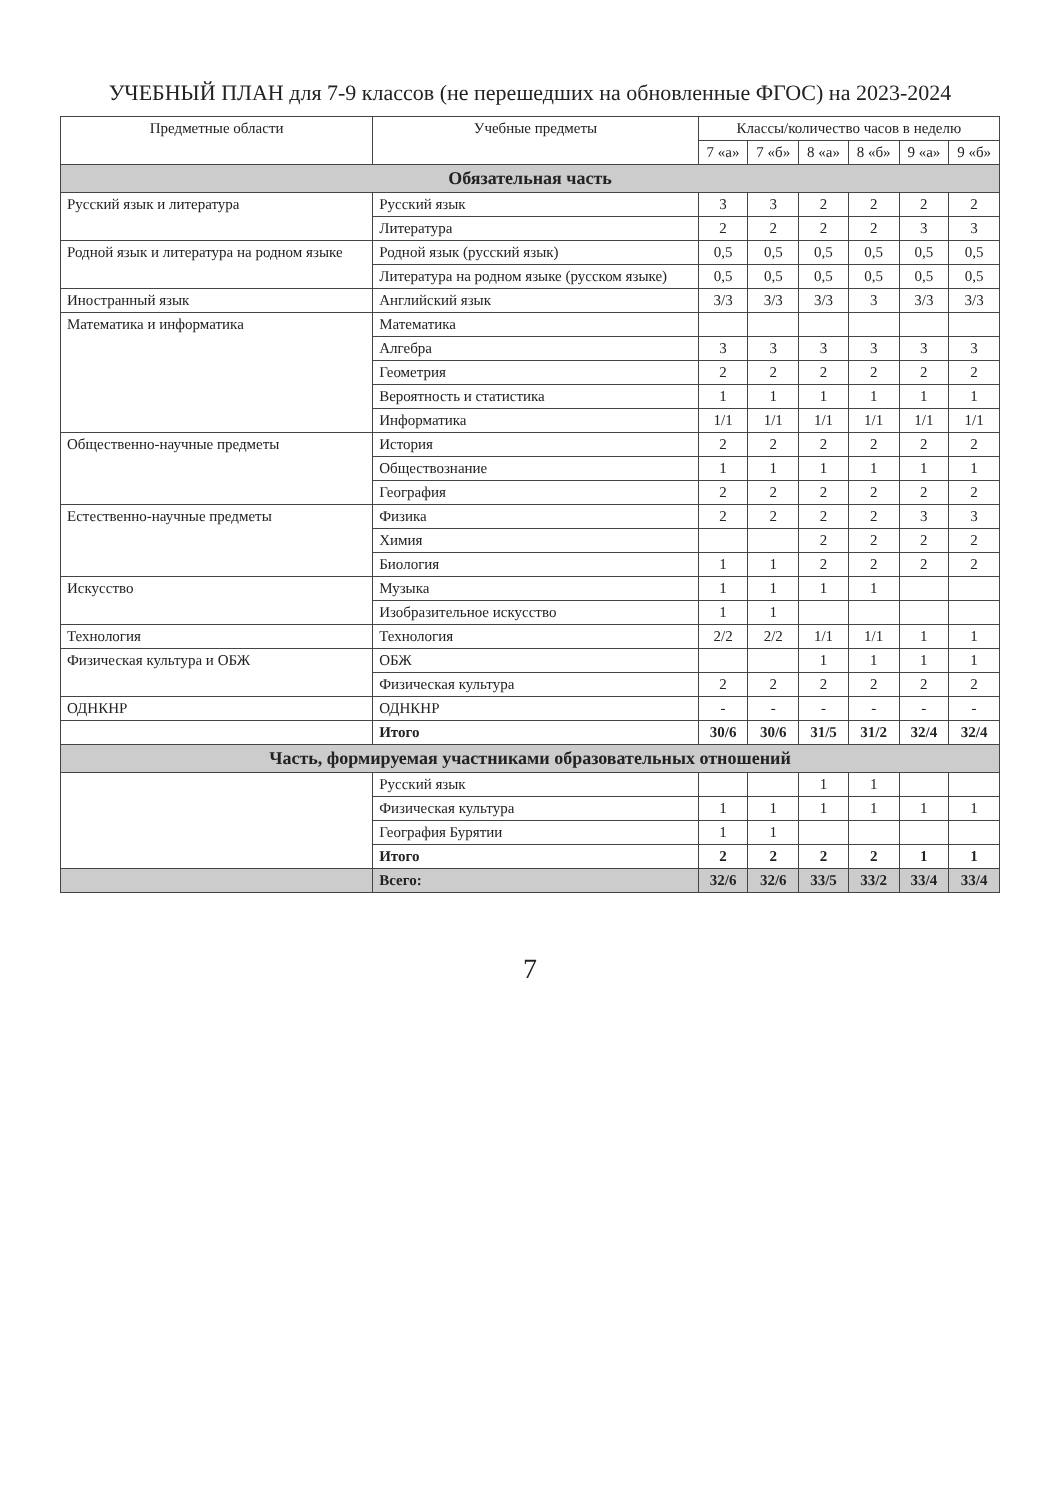УЧЕБНЫЙ ПЛАН для 7-9 классов (не перешедших на обновленные ФГОС) на 2023-2024
| Предметные области | Учебные предметы | Классы/количество часов в неделю | | | | | |
| --- | --- | --- | --- | --- | --- | --- | --- |
| | | 7 «а» | 7 «б» | 8 «а» | 8 «б» | 9 «а» | 9 «б» |
| Обязательная часть | | | | | | | |
| Русский язык и литература | Русский язык | 3 | 3 | 2 | 2 | 2 | 2 |
| | Литература | 2 | 2 | 2 | 2 | 3 | 3 |
| Родной язык и литература на родном языке | Родной язык (русский язык) | 0,5 | 0,5 | 0,5 | 0,5 | 0,5 | 0,5 |
| | Литература на родном языке (русском языке) | 0,5 | 0,5 | 0,5 | 0,5 | 0,5 | 0,5 |
| Иностранный язык | Английский язык | 3/3 | 3/3 | 3/3 | 3 | 3/3 | 3/3 |
| Математика и информатика | Математика | | | | | | |
| | Алгебра | 3 | 3 | 3 | 3 | 3 | 3 |
| | Геометрия | 2 | 2 | 2 | 2 | 2 | 2 |
| | Вероятность и статистика | 1 | 1 | 1 | 1 | 1 | 1 |
| | Информатика | 1/1 | 1/1 | 1/1 | 1/1 | 1/1 | 1/1 |
| Общественно-научные предметы | История | 2 | 2 | 2 | 2 | 2 | 2 |
| | Обществознание | 1 | 1 | 1 | 1 | 1 | 1 |
| | География | 2 | 2 | 2 | 2 | 2 | 2 |
| Естественно-научные предметы | Физика | 2 | 2 | 2 | 2 | 3 | 3 |
| | Химия | | | 2 | 2 | 2 | 2 |
| | Биология | 1 | 1 | 2 | 2 | 2 | 2 |
| Искусство | Музыка | 1 | 1 | 1 | 1 | | |
| | Изобразительное искусство | 1 | 1 | | | | |
| Технология | Технология | 2/2 | 2/2 | 1/1 | 1/1 | 1 | 1 |
| Физическая культура и ОБЖ | ОБЖ | | | 1 | 1 | 1 | 1 |
| | Физическая культура | 2 | 2 | 2 | 2 | 2 | 2 |
| ОДНКНР | ОДНКНР | - | - | - | - | - | - |
| | Итого | 30/6 | 30/6 | 31/5 | 31/2 | 32/4 | 32/4 |
| Часть, формируемая участниками образовательных отношений | | | | | | | |
| | Русский язык | | | 1 | 1 | | |
| | Физическая культура | 1 | 1 | 1 | 1 | 1 | 1 |
| | География Бурятии | 1 | 1 | | | | |
| | Итого | 2 | 2 | 2 | 2 | 1 | 1 |
| | Всего: | 32/6 | 32/6 | 33/5 | 33/2 | 33/4 | 33/4 |
7